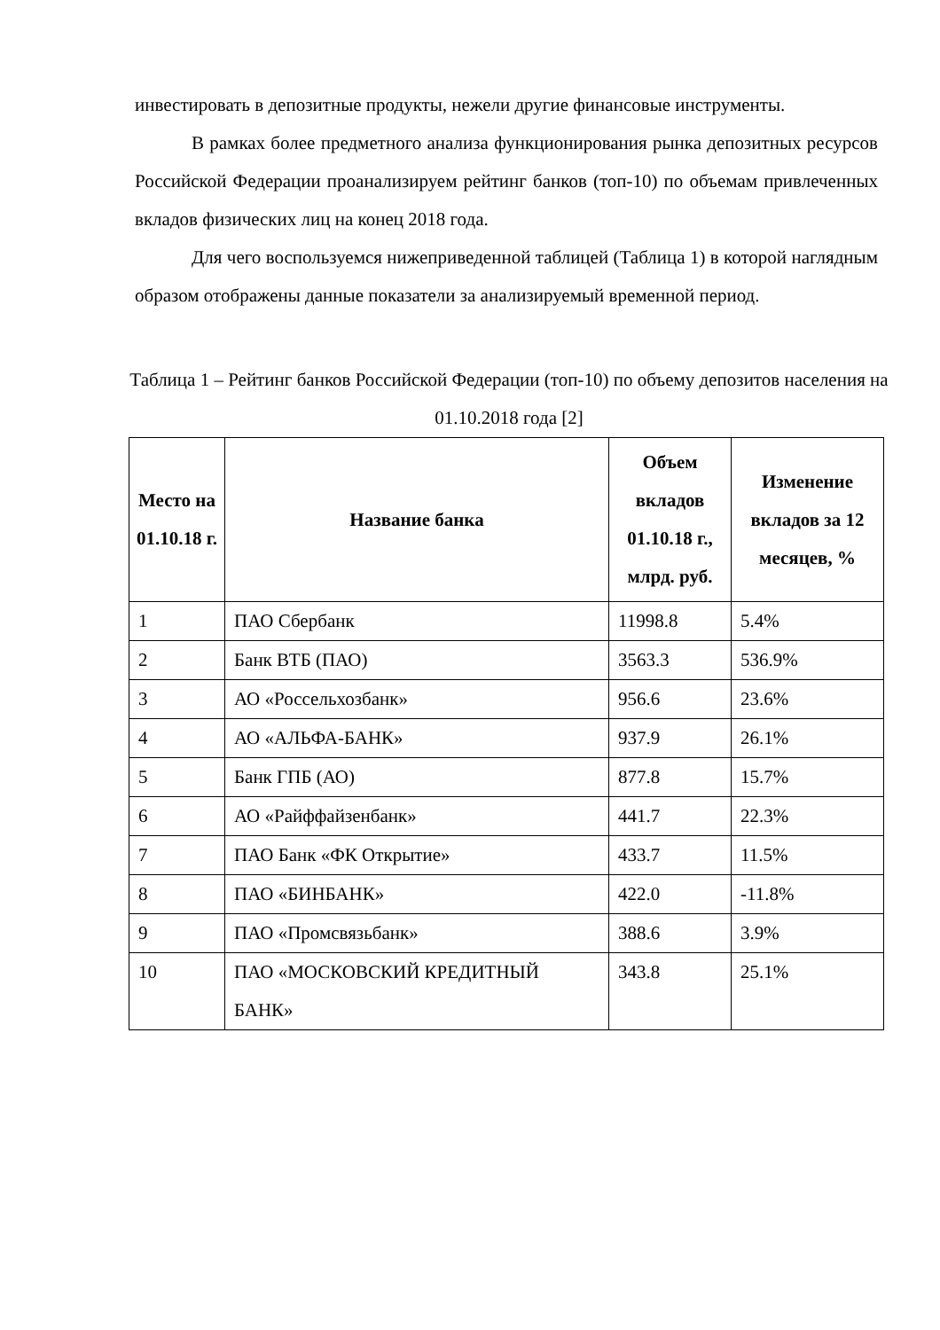инвестировать в депозитные продукты, нежели другие финансовые инструменты.
В рамках более предметного анализа функционирования рынка депозитных ресурсов Российской Федерации проанализируем рейтинг банков (топ-10) по объемам привлеченных вкладов физических лиц на конец 2018 года.
Для чего воспользуемся нижеприведенной таблицей (Таблица 1) в которой наглядным образом отображены данные показатели за анализируемый временной период.
Таблица 1 – Рейтинг банков Российской Федерации (топ-10) по объему депозитов населения на 01.10.2018 года [2]
| Место на 01.10.18 г. | Название банка | Объем вкладов 01.10.18 г., млрд. руб. | Изменение вкладов за 12 месяцев, % |
| --- | --- | --- | --- |
| 1 | ПАО Сбербанк | 11998.8 | 5.4% |
| 2 | Банк ВТБ (ПАО) | 3563.3 | 536.9% |
| 3 | АО «Россельхозбанк» | 956.6 | 23.6% |
| 4 | АО «АЛЬФА-БАНК» | 937.9 | 26.1% |
| 5 | Банк ГПБ (АО) | 877.8 | 15.7% |
| 6 | АО «Райффайзенбанк» | 441.7 | 22.3% |
| 7 | ПАО Банк «ФК Открытие» | 433.7 | 11.5% |
| 8 | ПАО «БИНБАНК» | 422.0 | -11.8% |
| 9 | ПАО «Промсвязьбанк» | 388.6 | 3.9% |
| 10 | ПАО «МОСКОВСКИЙ КРЕДИТНЫЙ БАНК» | 343.8 | 25.1% |